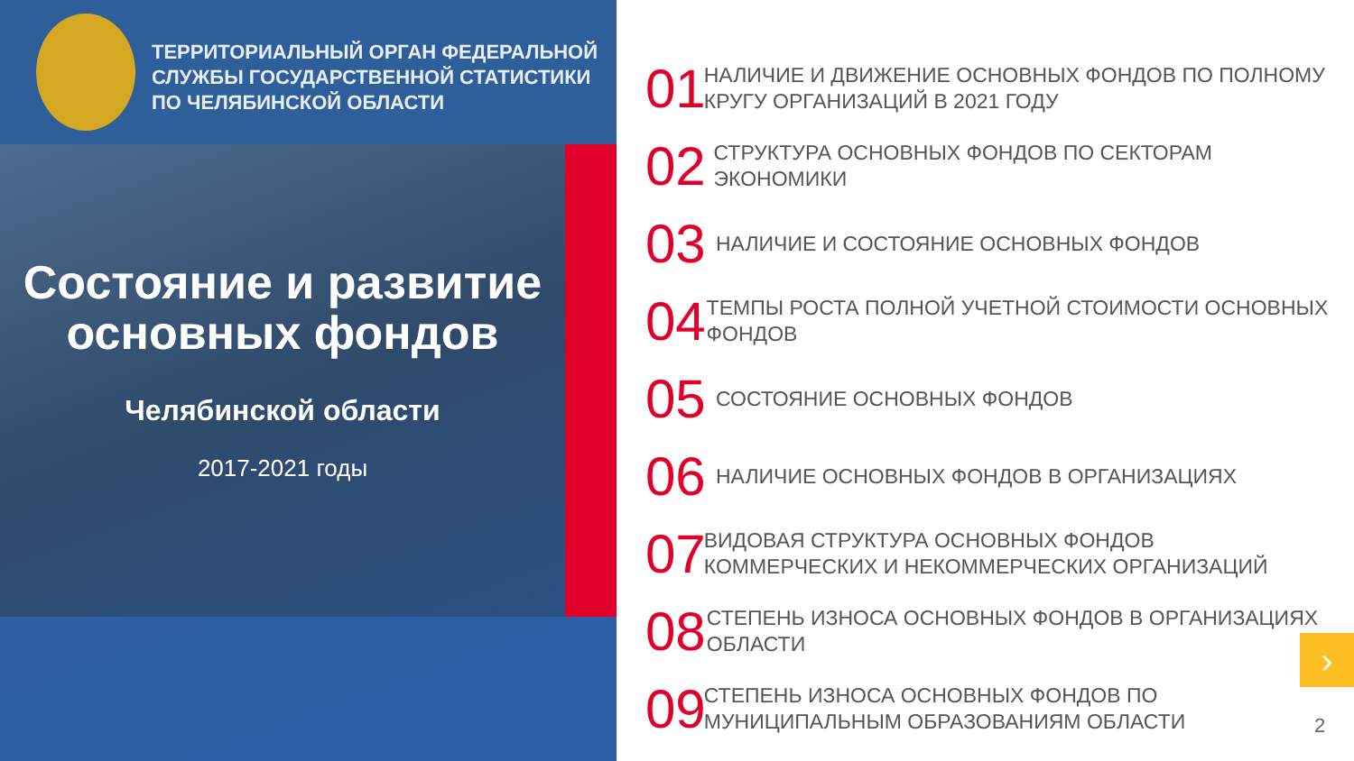ТЕРРИТОРИАЛЬНЫЙ ОРГАН ФЕДЕРАЛЬНОЙ
СЛУЖБЫ ГОСУДАРСТВЕННОЙ СТАТИСТИКИ
ПО ЧЕЛЯБИНСКОЙ ОБЛАСТИ
Состояние и развитие основных фондов
Челябинской области
2017-2021 годы
01 НАЛИЧИЕ И ДВИЖЕНИЕ ОСНОВНЫХ ФОНДОВ ПО ПОЛНОМУ КРУГУ ОРГАНИЗАЦИЙ В 2021 ГОДУ
02 СТРУКТУРА ОСНОВНЫХ ФОНДОВ ПО СЕКТОРАМ ЭКОНОМИКИ
03 НАЛИЧИЕ И СОСТОЯНИЕ ОСНОВНЫХ ФОНДОВ
04 ТЕМПЫ РОСТА ПОЛНОЙ УЧЕТНОЙ СТОИМОСТИ ОСНОВНЫХ ФОНДОВ
05 СОСТОЯНИЕ ОСНОВНЫХ ФОНДОВ
06 НАЛИЧИЕ ОСНОВНЫХ ФОНДОВ В ОРГАНИЗАЦИЯХ
07 ВИДОВАЯ СТРУКТУРА ОСНОВНЫХ ФОНДОВ КОММЕРЧЕСКИХ И НЕКОММЕРЧЕСКИХ ОРГАНИЗАЦИЙ
08 СТЕПЕНЬ ИЗНОСА ОСНОВНЫХ ФОНДОВ В ОРГАНИЗАЦИЯХ ОБЛАСТИ
09 СТЕПЕНЬ ИЗНОСА ОСНОВНЫХ ФОНДОВ ПО МУНИЦИПАЛЬНЫМ ОБРАЗОВАНИЯМ ОБЛАСТИ
›
2